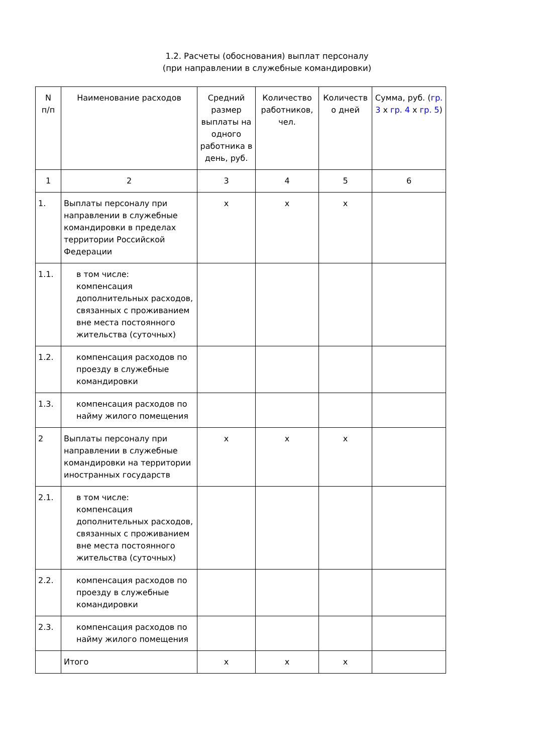1.2. Расчеты (обоснования) выплат персоналу
(при направлении в служебные командировки)
| N п/п | Наименование расходов | Средний размер выплаты на одного работника в день, руб. | Количество работников, чел. | Количеств о дней | Сумма, руб. ( гр. 3 x гр. 4 x гр. 5 ) |
| --- | --- | --- | --- | --- | --- |
| 1 | 2 | 3 | 4 | 5 | 6 |
| 1. | Выплаты персоналу при направлении в служебные командировки в пределах территории Российской Федерации | x | x | x | |
| 1.1. | в том числе: компенсация дополнительных расходов, связанных с проживанием вне места постоянного жительства (суточных) | | | | |
| 1.2. | компенсация расходов по проезду в служебные командировки | | | | |
| 1.3. | компенсация расходов по найму жилого помещения | | | | |
| 2 | Выплаты персоналу при направлении в служебные командировки на территории иностранных государств | x | x | x | |
| 2.1. | в том числе: компенсация дополнительных расходов, связанных с проживанием вне места постоянного жительства (суточных) | | | | |
| 2.2. | компенсация расходов по проезду в служебные командировки | | | | |
| 2.3. | компенсация расходов по найму жилого помещения | | | | |
| | Итого | x | x | x | |